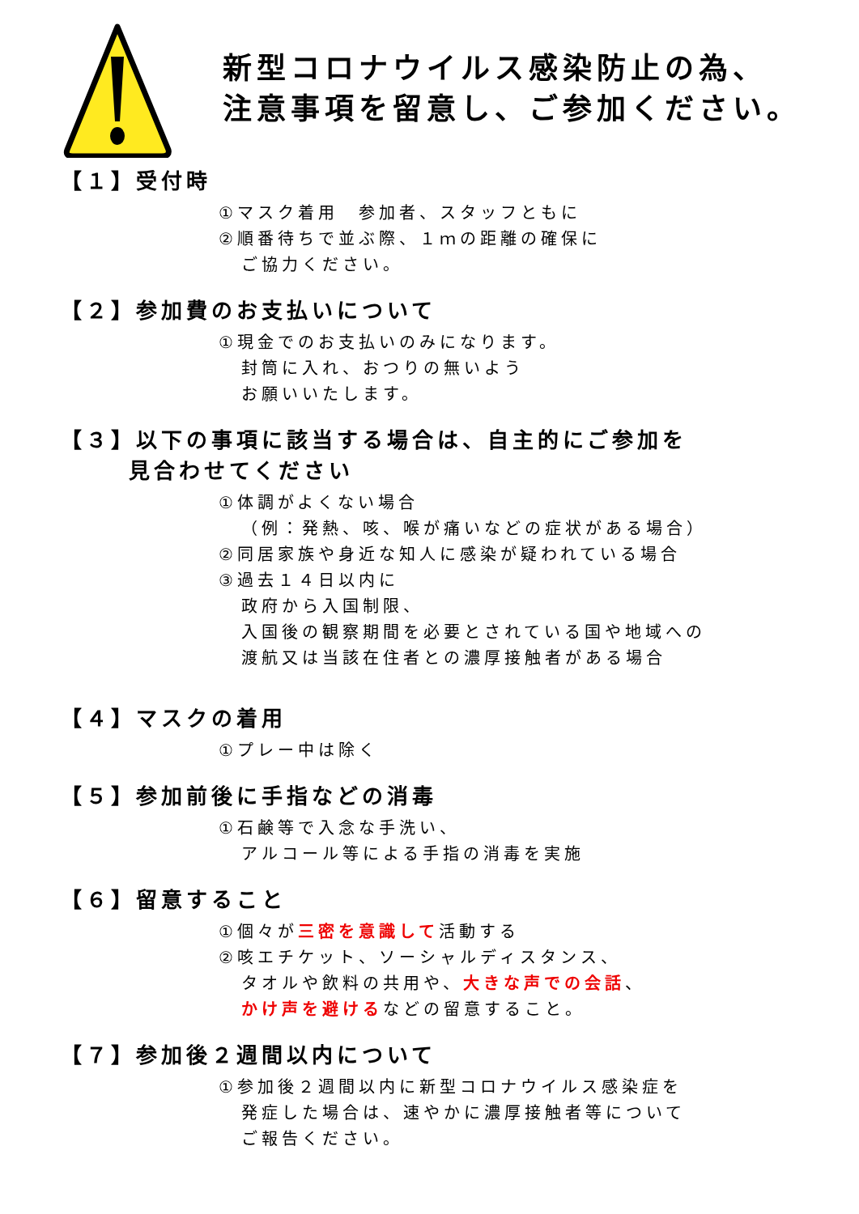新型コロナウイルス感染防止の為、
注意事項を留意し、ご参加ください。
【１】受付時
①マスク着用　参加者、スタッフともに
②順番待ちで並ぶ際、１ｍの距離の確保に
ご協力ください。
【２】参加費のお支払いについて
①現金でのお支払いのみになります。
封筒に入れ、おつりの無いよう
お願いいたします。
【３】以下の事項に該当する場合は、自主的にご参加を
見合わせてください
①体調がよくない場合
（例：発熱、咳、喉が痛いなどの症状がある場合）
②同居家族や身近な知人に感染が疑われている場合
③過去１４日以内に
政府から入国制限、
入国後の観察期間を必要とされている国や地域への
渡航又は当該在住者との濃厚接触者がある場合
【４】マスクの着用
①プレー中は除く
【５】参加前後に手指などの消毒
①石鹸等で入念な手洗い、
アルコール等による手指の消毒を実施
【６】留意すること
①個々が三密を意識して活動する
②咳エチケット、ソーシャルディスタンス、
タオルや飲料の共用や、大きな声での会話、
かけ声を避けるなどの留意すること。
【７】参加後２週間以内について
①参加後２週間以内に新型コロナウイルス感染症を
発症した場合は、速やかに濃厚接触者等について
ご報告ください。